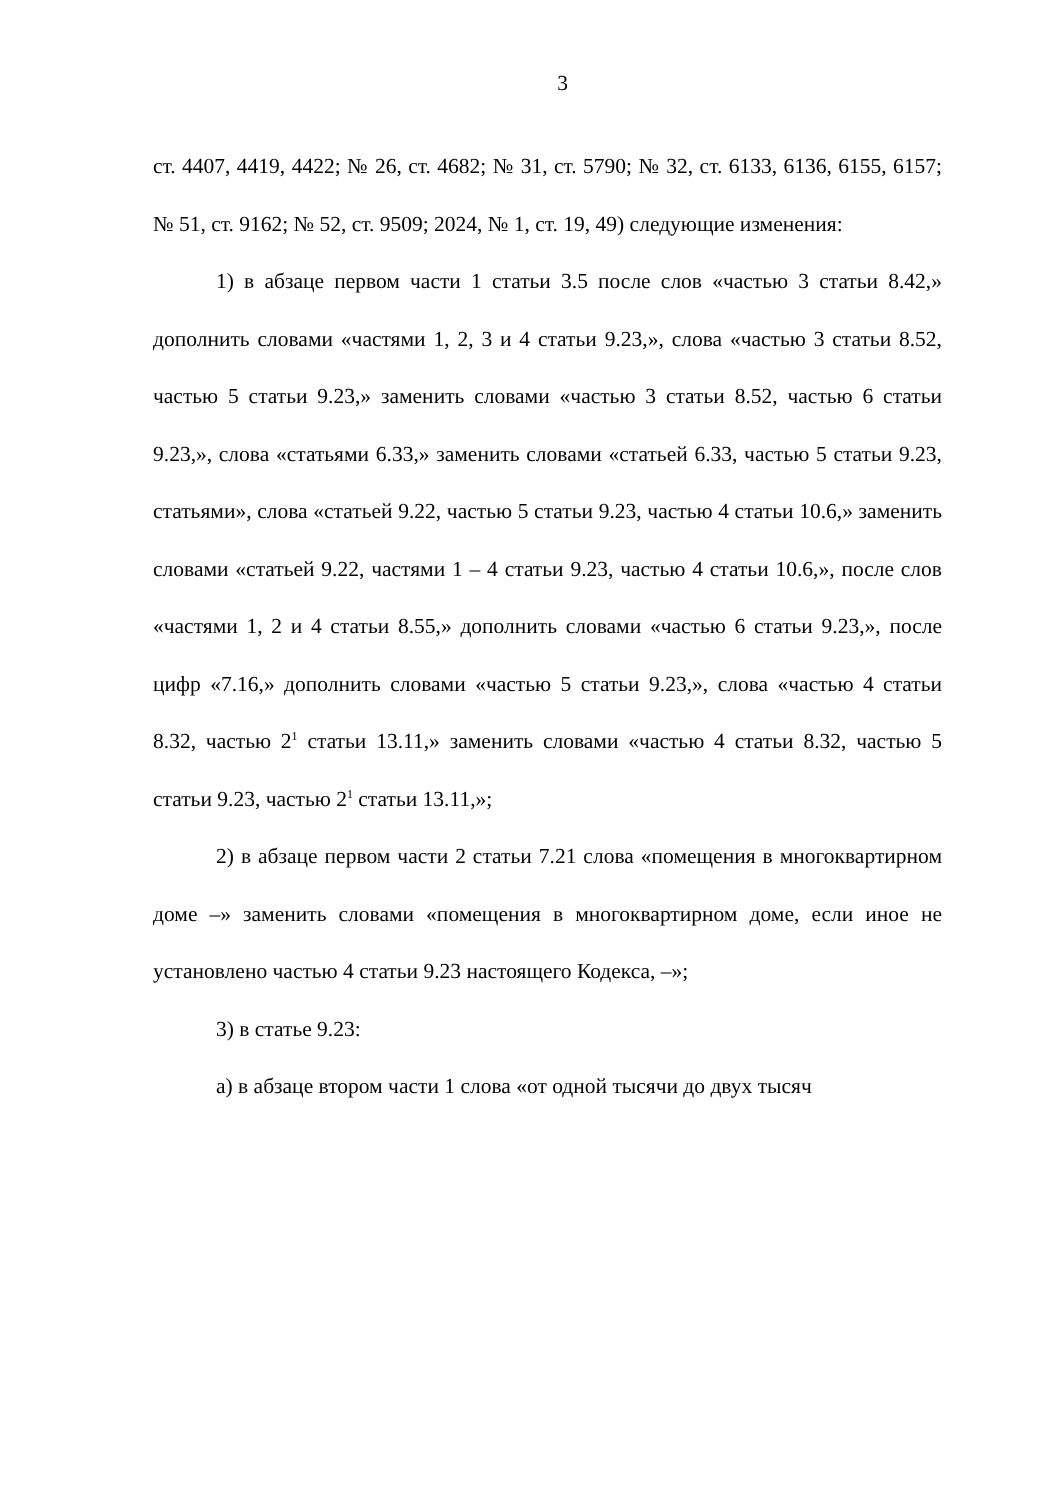3
ст. 4407, 4419, 4422; № 26, ст. 4682; № 31, ст. 5790; № 32, ст. 6133, 6136, 6155, 6157; № 51, ст. 9162; № 52, ст. 9509; 2024, № 1, ст. 19, 49) следующие изменения:
1) в абзаце первом части 1 статьи 3.5 после слов «частью 3 статьи 8.42,» дополнить словами «частями 1, 2, 3 и 4 статьи 9.23,», слова «частью 3 статьи 8.52, частью 5 статьи 9.23,» заменить словами «частью 3 статьи 8.52, частью 6 статьи 9.23,», слова «статьями 6.33,» заменить словами «статьей 6.33, частью 5 статьи 9.23, статьями», слова «статьей 9.22, частью 5 статьи 9.23, частью 4 статьи 10.6,» заменить словами «статьей 9.22, частями 1 – 4 статьи 9.23, частью 4 статьи 10.6,», после слов «частями 1, 2 и 4 статьи 8.55,» дополнить словами «частью 6 статьи 9.23,», после цифр «7.16,» дополнить словами «частью 5 статьи 9.23,», слова «частью 4 статьи 8.32, частью 2<sup>1</sup> статьи 13.11,» заменить словами «частью 4 статьи 8.32, частью 5 статьи 9.23, частью 2<sup>1</sup> статьи 13.11,»;
2) в абзаце первом части 2 статьи 7.21 слова «помещения в многоквартирном доме –» заменить словами «помещения в многоквартирном доме, если иное не установлено частью 4 статьи 9.23 настоящего Кодекса, –»;
3) в статье 9.23:
а) в абзаце втором части 1 слова «от одной тысячи до двух тысяч